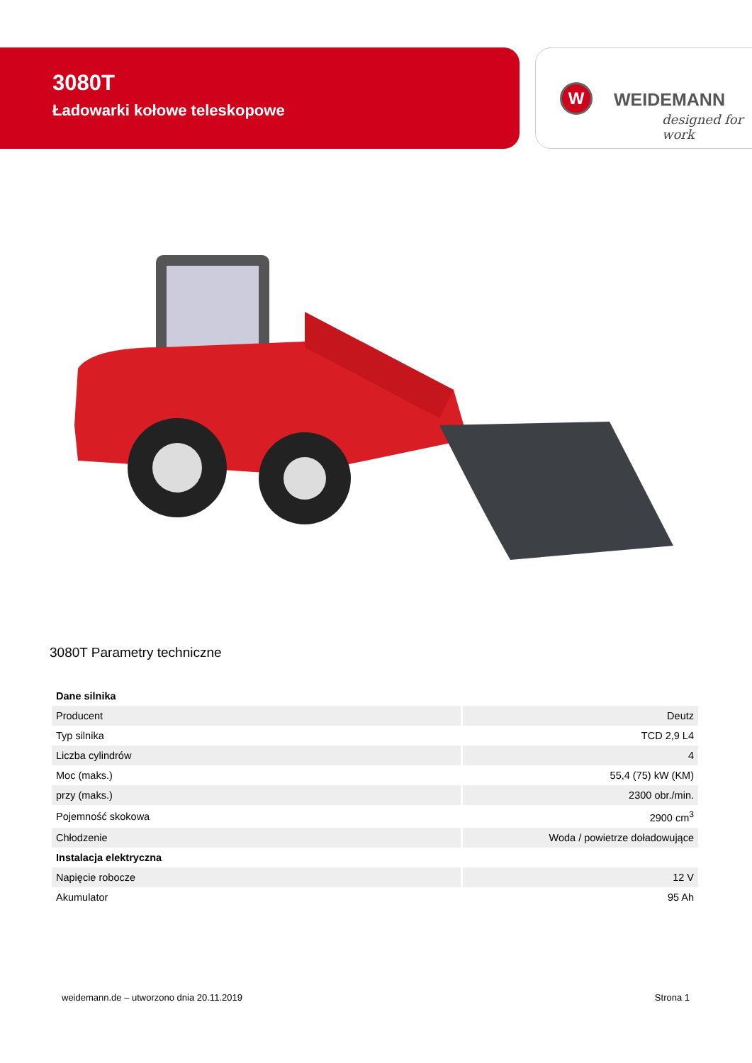3080T
Ładowarki kołowe teleskopowe
W WEIDEMANN
designed for work
3080T Parametry techniczne
| Dane silnika | |
| Producent | Deutz |
| Typ silnika | TCD 2,9 L4 |
| Liczba cylindrów | 4 |
| Moc (maks.) | 55,4 (75) kW (KM) |
| przy (maks.) | 2300 obr./min. |
| Pojemność skokowa | 2900 cm<sup>3</sup> |
| Chłodzenie | Woda / powietrze doładowujące |
| Instalacja elektryczna | |
| Napięcie robocze | 12 V |
| Akumulator | 95 Ah |
weidemann.de – utworzono dnia 20.11.2019 Strona 1